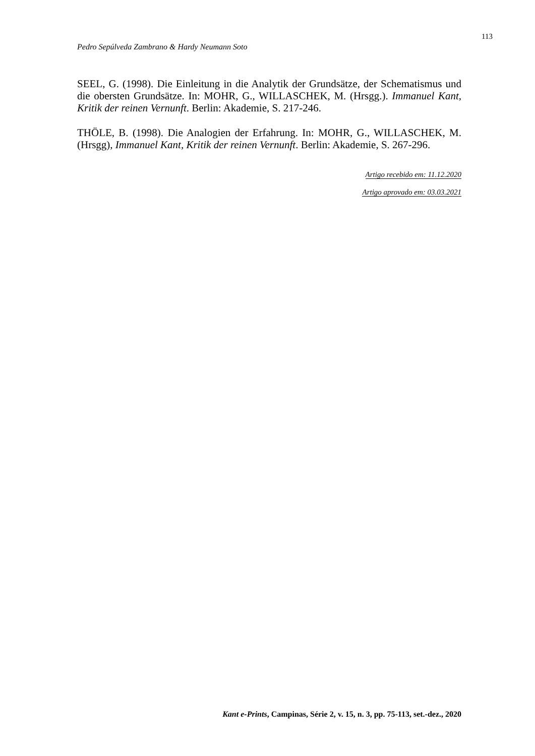113
Pedro Sepúlveda Zambrano & Hardy Neumann Soto
SEEL, G. (1998). Die Einleitung in die Analytik der Grundsätze, der Schematismus und die obersten Grundsätze. In: MOHR, G., WILLASCHEK, M. (Hrsgg.). Immanuel Kant, Kritik der reinen Vernunft. Berlin: Akademie, S. 217-246.
THÖLE, B. (1998). Die Analogien der Erfahrung. In: MOHR, G., WILLASCHEK, M. (Hrsgg), Immanuel Kant, Kritik der reinen Vernunft. Berlin: Akademie, S. 267-296.
Artigo recebido em: 11.12.2020
Artigo aprovado em: 03.03.2021
Kant e-Prints, Campinas, Série 2, v. 15, n. 3, pp. 75-113, set.-dez., 2020